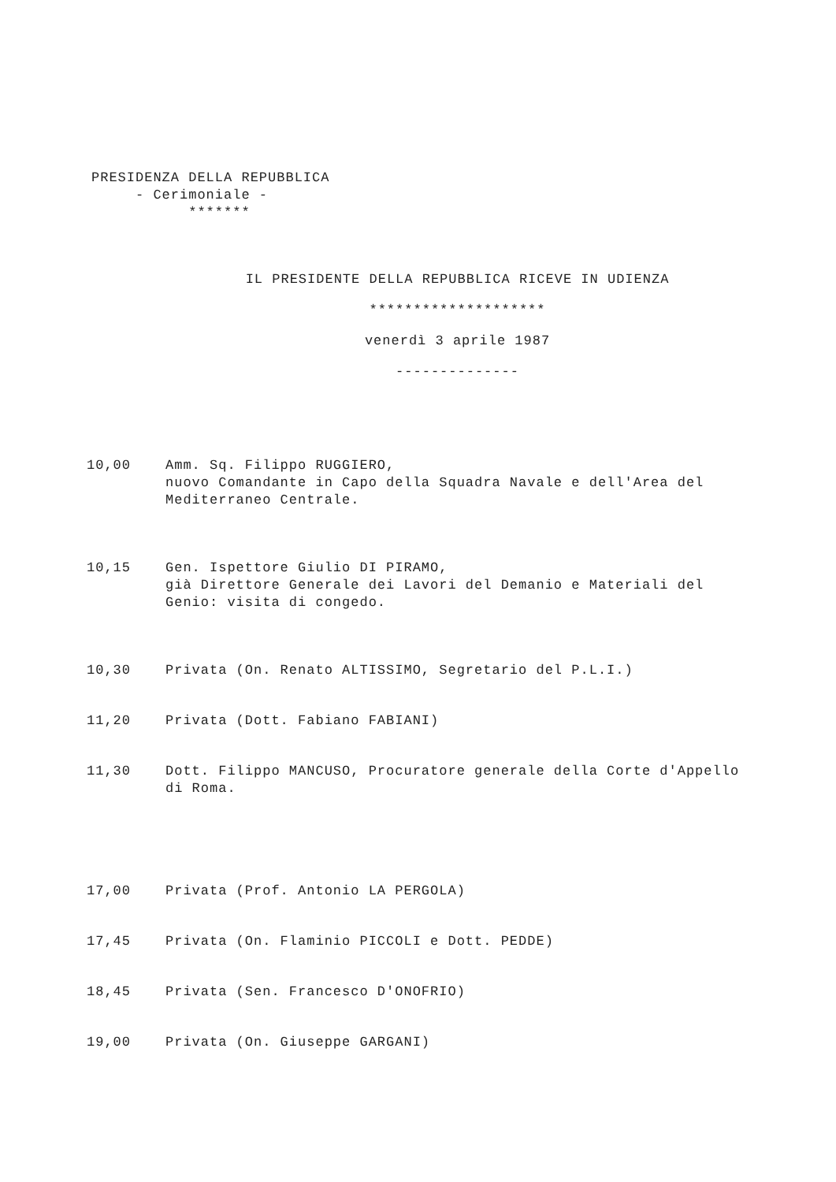PRESIDENZA DELLA REPUBBLICA
- Cerimoniale -
*******
IL PRESIDENTE DELLA REPUBBLICA RICEVE IN UDIENZA
********************
venerdì 3 aprile 1987
--------------
10,00 Amm. Sq. Filippo RUGGIERO,
nuovo Comandante in Capo della Squadra Navale e dell'Area del Mediterraneo Centrale.
10,15 Gen. Ispettore Giulio DI PIRAMO,
già Direttore Generale dei Lavori del Demanio e Materiali del Genio: visita di congedo.
10,30 Privata (On. Renato ALTISSIMO, Segretario del P.L.I.)
11,20 Privata (Dott. Fabiano FABIANI)
11,30 Dott. Filippo MANCUSO, Procuratore generale della Corte d'Appello di Roma.
17,00 Privata (Prof. Antonio LA PERGOLA)
17,45 Privata (On. Flaminio PICCOLI e Dott. PEDDE)
18,45 Privata (Sen. Francesco D'ONOFRIO)
19,00 Privata (On. Giuseppe GARGANI)